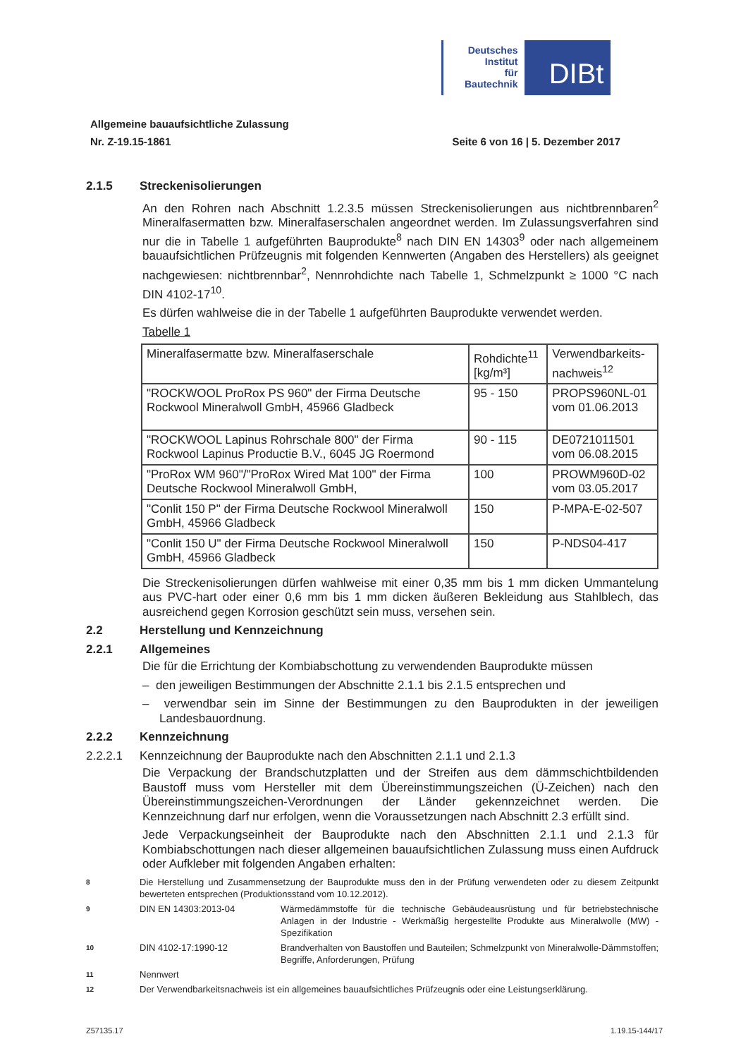Deutsches
Institut
für
Bautechnik
DIBt
Allgemeine bauaufsichtliche Zulassung
Nr. Z-19.15-1861 Seite 6 von 16 | 5. Dezember 2017
2.1.5 Streckenisolierungen
An den Rohren nach Abschnitt 1.2.3.5 müssen Streckenisolierungen aus nichtbrennbaren<sup>2</sup> Mineralfasermatten bzw. Mineralfaserschalen angeordnet werden. Im Zulassungsverfahren sind nur die in Tabelle 1 aufgeführten Bauprodukte<sup>8</sup> nach DIN EN 14303<sup>9</sup> oder nach allgemeinem bauaufsichtlichen Prüfzeugnis mit folgenden Kennwerten (Angaben des Herstellers) als geeignet nachgewiesen: nichtbrennbar<sup>2</sup>, Nennrohdichte nach Tabelle 1, Schmelzpunkt ≥ 1000 °C nach DIN 4102-17<sup>10</sup>.
Es dürfen wahlweise die in der Tabelle 1 aufgeführten Bauprodukte verwendet werden.
Tabelle 1
| Mineralfasermatte bzw. Mineralfaserschale | Rohdichte<sup>11</sup> [kg/m³] | Verwendbarkeits- nachweis<sup>12</sup> |
| "ROCKWOOL ProRox PS 960" der Firma Deutsche Rockwool Mineralwoll GmbH, 45966 Gladbeck | 95 - 150 | PROPS960NL-01 vom 01.06.2013 |
| "ROCKWOOL Lapinus Rohrschale 800" der Firma Rockwool Lapinus Productie B.V., 6045 JG Roermond | 90 - 115 | DE0721011501 vom 06.08.2015 |
| "ProRox WM 960"/"ProRox Wired Mat 100" der Firma Deutsche Rockwool Mineralwoll GmbH, | 100 | PROWM960D-02 vom 03.05.2017 |
| "Conlit 150 P" der Firma Deutsche Rockwool Mineralwoll GmbH, 45966 Gladbeck | 150 | P-MPA-E-02-507 |
| "Conlit 150 U" der Firma Deutsche Rockwool Mineralwoll GmbH, 45966 Gladbeck | 150 | P-NDS04-417 |
Die Streckenisolierungen dürfen wahlweise mit einer 0,35 mm bis 1 mm dicken Ummantelung aus PVC-hart oder einer 0,6 mm bis 1 mm dicken äußeren Bekleidung aus Stahlblech, das ausreichend gegen Korrosion geschützt sein muss, versehen sein.
2.2 Herstellung und Kennzeichnung
2.2.1 Allgemeines
Die für die Errichtung der Kombiabschottung zu verwendenden Bauprodukte müssen
– den jeweiligen Bestimmungen der Abschnitte 2.1.1 bis 2.1.5 entsprechen und
– verwendbar sein im Sinne der Bestimmungen zu den Bauprodukten in der jeweiligen Landesbauordnung.
2.2.2 Kennzeichnung
2.2.2.1 Kennzeichnung der Bauprodukte nach den Abschnitten 2.1.1 und 2.1.3
Die Verpackung der Brandschutzplatten und der Streifen aus dem dämmschichtbildenden Baustoff muss vom Hersteller mit dem Übereinstimmungszeichen (Ü-Zeichen) nach den Übereinstimmungszeichen-Verordnungen der Länder gekennzeichnet werden. Die Kennzeichnung darf nur erfolgen, wenn die Voraussetzungen nach Abschnitt 2.3 erfüllt sind.
Jede Verpackungseinheit der Bauprodukte nach den Abschnitten 2.1.1 und 2.1.3 für Kombiabschottungen nach dieser allgemeinen bauaufsichtlichen Zulassung muss einen Aufdruck oder Aufkleber mit folgenden Angaben erhalten:
8 Die Herstellung und Zusammensetzung der Bauprodukte muss den in der Prüfung verwendeten oder zu diesem Zeitpunkt bewerteten entsprechen (Produktionsstand vom 10.12.2012).
9 DIN EN 14303:2013-04 Wärmedämmstoffe für die technische Gebäudeausrüstung und für betriebstechnische Anlagen in der Industrie - Werkmäßig hergestellte Produkte aus Mineralwolle (MW) - Spezifikation
10 DIN 4102-17:1990-12 Brandverhalten von Baustoffen und Bauteilen; Schmelzpunkt von Mineralwolle-Dämmstoffen; Begriffe, Anforderungen, Prüfung
11 Nennwert
12 Der Verwendbarkeitsnachweis ist ein allgemeines bauaufsichtliches Prüfzeugnis oder eine Leistungserklärung.
Z57135.17 1.19.15-144/17